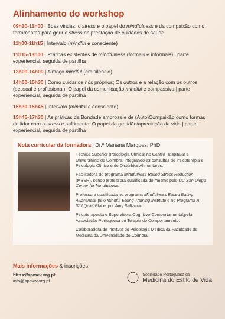Alinhamento do workshop
09h30-11h00 | Boas vindas, o stress e o papel do mindfulness e da compaixão como ferramentas para gerir o stress na prestação de cuidados de saúde
11h00-11h15 | Intervalo (mindful e consciente)
11h15-13h00 | Práticas existentes de mindfulness (formais e informais) | parte experiencial, seguida de partilha
13h00-14h00 | Almoço mindful (em silêncio)
14h00-15h30 | Como cuidar de nós próprios; Os outros e a relação com os outros (pessoal e profissional); O papel da comunicação mindful e compassiva | parte experiencial, seguida de partilha
15h30-15h45 | Intervalo (mindful e consciente)
15h45-17h30 | As práticas da Bondade amorosa e de (Auto)Compaixão como formas de lidar com o stress e sofrimento; O papel da gratidão/apreciação da vida | parte experiencial, seguida de partilha
Nota curricular da formadora | Dr.ª Mariana Marques, PhD
Técnica Superior (Psicologia Clínica) no Centro Hospitalar e Universitário de Coimbra, integrando as consultas de Psicoterapia e Psicologia Clínica e de Distúrbios Alimentares.
Facilitadora do programa Mindfulness Based Stress Reduction (MBSR), sendo professora qualificada do mesmo pelo UC San Diego Center for Mindfulness.
Professora qualificada no programa Mindfulness Based Eating Awareness pelo Mindful Eating Training Institute e no Programa A Still Quiet Place, por Amy Saltzman.
Psicoterapeuta e Supervisora Cognitivo-Comportamental,pela Associação Portuguesa de Terapia do Comportamento.
Colaboradora do Instituto de Psicologia Médica da Faculdade de Medicina da Universidade de Coimbra.
Mais informações & inscrições
https://spmev.org.pt
info@spmev.org.pt
Sociedade Portuguesa de
Medicina do Estilo de Vida